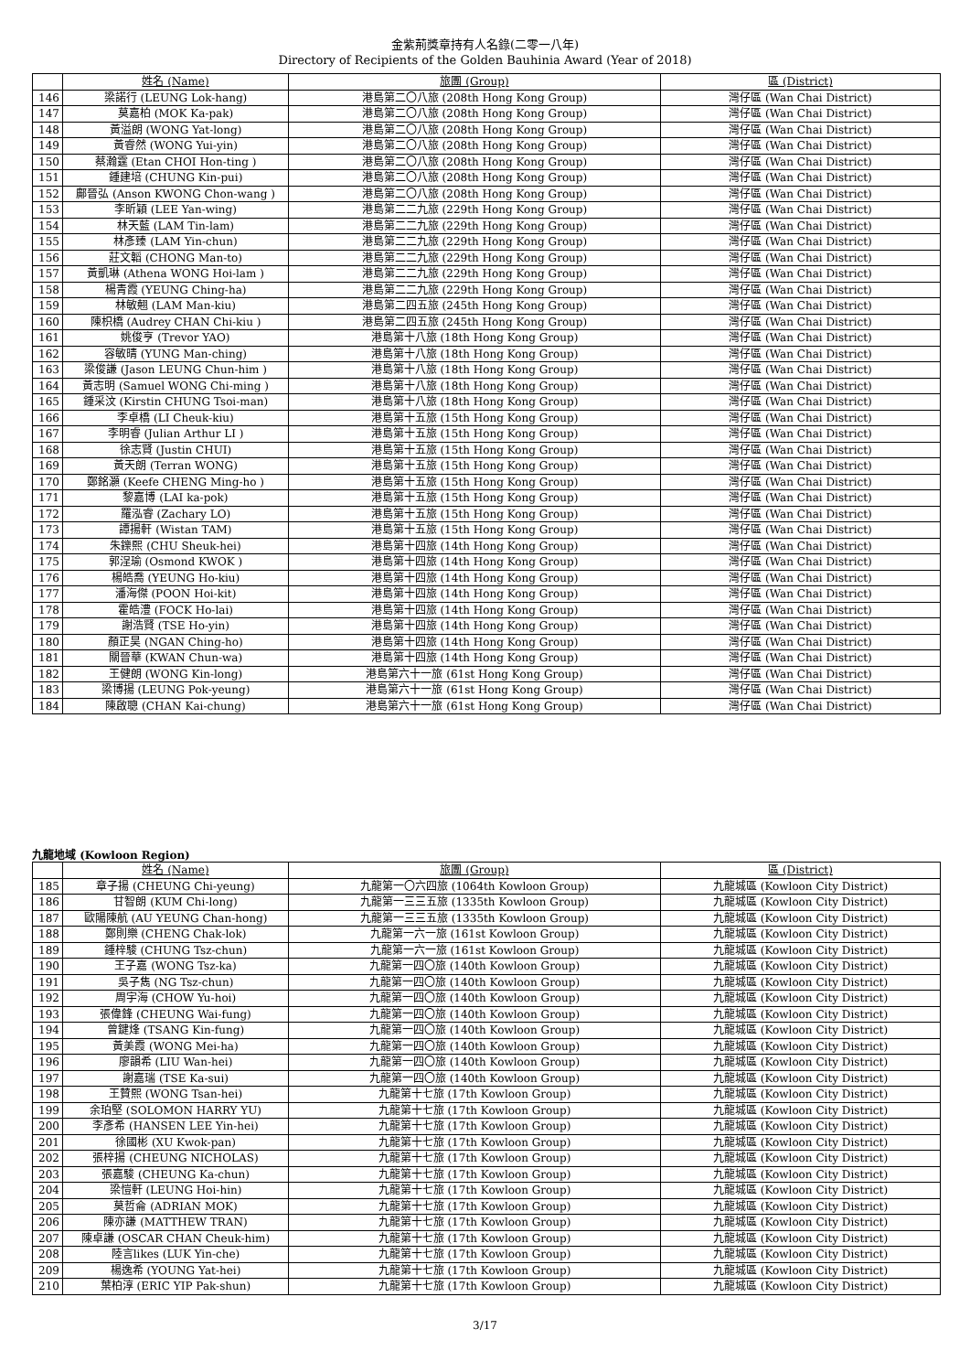金紫荊獎章持有人名錄(二零一八年)
Directory of Recipients of the Golden Bauhinia Award (Year of 2018)
| | 姓名 (Name) | 旅團 (Group) | 區 (District) |
| --- | --- | --- | --- |
| 146 | 梁諾行 (LEUNG Lok-hang) | 港島第二〇八旅 (208th Hong Kong Group) | 灣仔區 (Wan Chai District) |
| 147 | 莫嘉柏 (MOK Ka-pak) | 港島第二〇八旅 (208th Hong Kong Group) | 灣仔區 (Wan Chai District) |
| 148 | 黃溢朗 (WONG Yat-long) | 港島第二〇八旅 (208th Hong Kong Group) | 灣仔區 (Wan Chai District) |
| 149 | 黃睿然 (WONG Yui-yin) | 港島第二〇八旅 (208th Hong Kong Group) | 灣仔區 (Wan Chai District) |
| 150 | 蔡瀚霆 (Etan CHOI Hon-ting ) | 港島第二〇八旅 (208th Hong Kong Group) | 灣仔區 (Wan Chai District) |
| 151 | 鍾建培 (CHUNG Kin-pui) | 港島第二〇八旅 (208th Hong Kong Group) | 灣仔區 (Wan Chai District) |
| 152 | 鄺晉弘 (Anson KWONG Chon-wang ) | 港島第二〇八旅 (208th Hong Kong Group) | 灣仔區 (Wan Chai District) |
| 153 | 李昕穎 (LEE Yan-wing) | 港島第二二九旅 (229th Hong Kong Group) | 灣仔區 (Wan Chai District) |
| 154 | 林天藍 (LAM Tin-lam) | 港島第二二九旅 (229th Hong Kong Group) | 灣仔區 (Wan Chai District) |
| 155 | 林彥臻 (LAM Yin-chun) | 港島第二二九旅 (229th Hong Kong Group) | 灣仔區 (Wan Chai District) |
| 156 | 莊文韜 (CHONG Man-to) | 港島第二二九旅 (229th Hong Kong Group) | 灣仔區 (Wan Chai District) |
| 157 | 黃凱琳 (Athena WONG Hoi-lam ) | 港島第二二九旅 (229th Hong Kong Group) | 灣仔區 (Wan Chai District) |
| 158 | 楊青霞 (YEUNG Ching-ha) | 港島第二二九旅 (229th Hong Kong Group) | 灣仔區 (Wan Chai District) |
| 159 | 林敏翹 (LAM Man-kiu) | 港島第二四五旅 (245th Hong Kong Group) | 灣仔區 (Wan Chai District) |
| 160 | 陳枳橋 (Audrey CHAN Chi-kiu ) | 港島第二四五旅 (245th Hong Kong Group) | 灣仔區 (Wan Chai District) |
| 161 | 姚俊亨 (Trevor YAO) | 港島第十八旅 (18th Hong Kong Group) | 灣仔區 (Wan Chai District) |
| 162 | 容敏晴 (YUNG Man-ching) | 港島第十八旅 (18th Hong Kong Group) | 灣仔區 (Wan Chai District) |
| 163 | 梁俊謙 (Jason LEUNG Chun-him ) | 港島第十八旅 (18th Hong Kong Group) | 灣仔區 (Wan Chai District) |
| 164 | 黃志明 (Samuel WONG Chi-ming ) | 港島第十八旅 (18th Hong Kong Group) | 灣仔區 (Wan Chai District) |
| 165 | 鍾采汶 (Kirstin CHUNG Tsoi-man) | 港島第十八旅 (18th Hong Kong Group) | 灣仔區 (Wan Chai District) |
| 166 | 李卓橋 (LI Cheuk-kiu) | 港島第十五旅 (15th Hong Kong Group) | 灣仔區 (Wan Chai District) |
| 167 | 李明睿 (Julian Arthur LI ) | 港島第十五旅 (15th Hong Kong Group) | 灣仔區 (Wan Chai District) |
| 168 | 徐志賢 (Justin CHUI) | 港島第十五旅 (15th Hong Kong Group) | 灣仔區 (Wan Chai District) |
| 169 | 黃天朗 (Terran WONG) | 港島第十五旅 (15th Hong Kong Group) | 灣仔區 (Wan Chai District) |
| 170 | 鄭銘灝 (Keefe CHENG Ming-ho ) | 港島第十五旅 (15th Hong Kong Group) | 灣仔區 (Wan Chai District) |
| 171 | 黎嘉博 (LAI ka-pok) | 港島第十五旅 (15th Hong Kong Group) | 灣仔區 (Wan Chai District) |
| 172 | 羅泓睿 (Zachary LO) | 港島第十五旅 (15th Hong Kong Group) | 灣仔區 (Wan Chai District) |
| 173 | 譚揚軒 (Wistan TAM) | 港島第十五旅 (15th Hong Kong Group) | 灣仔區 (Wan Chai District) |
| 174 | 朱鑠熙 (CHU Sheuk-hei) | 港島第十四旅 (14th Hong Kong Group) | 灣仔區 (Wan Chai District) |
| 175 | 郭浧瑜 (Osmond KWOK ) | 港島第十四旅 (14th Hong Kong Group) | 灣仔區 (Wan Chai District) |
| 176 | 楊皓喬 (YEUNG Ho-kiu) | 港島第十四旅 (14th Hong Kong Group) | 灣仔區 (Wan Chai District) |
| 177 | 潘海傑 (POON Hoi-kit) | 港島第十四旅 (14th Hong Kong Group) | 灣仔區 (Wan Chai District) |
| 178 | 霍皓澧 (FOCK Ho-lai) | 港島第十四旅 (14th Hong Kong Group) | 灣仔區 (Wan Chai District) |
| 179 | 謝浩賢 (TSE Ho-yin) | 港島第十四旅 (14th Hong Kong Group) | 灣仔區 (Wan Chai District) |
| 180 | 顏正昊 (NGAN Ching-ho) | 港島第十四旅 (14th Hong Kong Group) | 灣仔區 (Wan Chai District) |
| 181 | 關晉華 (KWAN Chun-wa) | 港島第十四旅 (14th Hong Kong Group) | 灣仔區 (Wan Chai District) |
| 182 | 王健朗 (WONG Kin-long) | 港島第六十一旅 (61st Hong Kong Group) | 灣仔區 (Wan Chai District) |
| 183 | 梁博揚 (LEUNG Pok-yeung) | 港島第六十一旅 (61st Hong Kong Group) | 灣仔區 (Wan Chai District) |
| 184 | 陳啟聰 (CHAN Kai-chung) | 港島第六十一旅 (61st Hong Kong Group) | 灣仔區 (Wan Chai District) |
九龍地域 (Kowloon Region)
| | 姓名 (Name) | 旅團 (Group) | 區 (District) |
| --- | --- | --- | --- |
| 185 | 章子揚 (CHEUNG Chi-yeung) | 九龍第一〇六四旅 (1064th Kowloon Group) | 九龍城區 (Kowloon City District) |
| 186 | 甘智朗 (KUM Chi-long) | 九龍第一三三五旅 (1335th Kowloon Group) | 九龍城區 (Kowloon City District) |
| 187 | 歐陽陳航 (AU YEUNG Chan-hong) | 九龍第一三三五旅 (1335th Kowloon Group) | 九龍城區 (Kowloon City District) |
| 188 | 鄭則樂 (CHENG Chak-lok) | 九龍第一六一旅 (161st Kowloon Group) | 九龍城區 (Kowloon City District) |
| 189 | 鍾梓駿 (CHUNG Tsz-chun) | 九龍第一六一旅 (161st Kowloon Group) | 九龍城區 (Kowloon City District) |
| 190 | 王子嘉 (WONG Tsz-ka) | 九龍第一四〇旅 (140th Kowloon Group) | 九龍城區 (Kowloon City District) |
| 191 | 吳子雋 (NG Tsz-chun) | 九龍第一四〇旅 (140th Kowloon Group) | 九龍城區 (Kowloon City District) |
| 192 | 周宇海 (CHOW Yu-hoi) | 九龍第一四〇旅 (140th Kowloon Group) | 九龍城區 (Kowloon City District) |
| 193 | 張偉鋒 (CHEUNG Wai-fung) | 九龍第一四〇旅 (140th Kowloon Group) | 九龍城區 (Kowloon City District) |
| 194 | 曾鍵烽 (TSANG Kin-fung) | 九龍第一四〇旅 (140th Kowloon Group) | 九龍城區 (Kowloon City District) |
| 195 | 黃美霞 (WONG Mei-ha) | 九龍第一四〇旅 (140th Kowloon Group) | 九龍城區 (Kowloon City District) |
| 196 | 廖韻希 (LIU Wan-hei) | 九龍第一四〇旅 (140th Kowloon Group) | 九龍城區 (Kowloon City District) |
| 197 | 謝嘉瑞 (TSE Ka-sui) | 九龍第一四〇旅 (140th Kowloon Group) | 九龍城區 (Kowloon City District) |
| 198 | 王贊熙 (WONG Tsan-hei) | 九龍第十七旅 (17th Kowloon Group) | 九龍城區 (Kowloon City District) |
| 199 | 余珀堅 (SOLOMON HARRY YU) | 九龍第十七旅 (17th Kowloon Group) | 九龍城區 (Kowloon City District) |
| 200 | 李彥希 (HANSEN LEE Yin-hei) | 九龍第十七旅 (17th Kowloon Group) | 九龍城區 (Kowloon City District) |
| 201 | 徐國彬 (XU Kwok-pan) | 九龍第十七旅 (17th Kowloon Group) | 九龍城區 (Kowloon City District) |
| 202 | 張梓揚 (CHEUNG NICHOLAS) | 九龍第十七旅 (17th Kowloon Group) | 九龍城區 (Kowloon City District) |
| 203 | 張嘉駿 (CHEUNG Ka-chun) | 九龍第十七旅 (17th Kowloon Group) | 九龍城區 (Kowloon City District) |
| 204 | 梁愷軒 (LEUNG Hoi-hin) | 九龍第十七旅 (17th Kowloon Group) | 九龍城區 (Kowloon City District) |
| 205 | 莫哲侖 (ADRIAN MOK) | 九龍第十七旅 (17th Kowloon Group) | 九龍城區 (Kowloon City District) |
| 206 | 陳亦謙 (MATTHEW TRAN) | 九龍第十七旅 (17th Kowloon Group) | 九龍城區 (Kowloon City District) |
| 207 | 陳卓謙 (OSCAR CHAN Cheuk-him) | 九龍第十七旅 (17th Kowloon Group) | 九龍城區 (Kowloon City District) |
| 208 | 陸言likes (LUK Yin-che) | 九龍第十七旅 (17th Kowloon Group) | 九龍城區 (Kowloon City District) |
| 209 | 楊逸希 (YOUNG Yat-hei) | 九龍第十七旅 (17th Kowloon Group) | 九龍城區 (Kowloon City District) |
| 210 | 葉柏淳 (ERIC YIP Pak-shun) | 九龍第十七旅 (17th Kowloon Group) | 九龍城區 (Kowloon City District) |
3/17